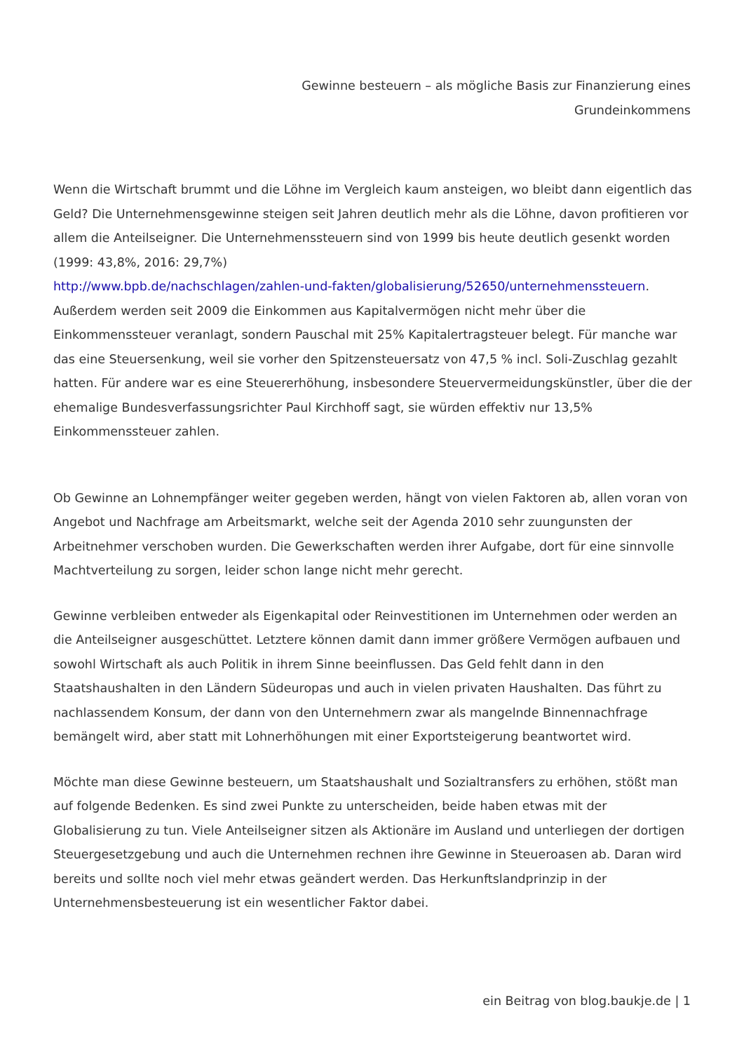Gewinne besteuern – als mögliche Basis zur Finanzierung eines Grundeinkommens
Wenn die Wirtschaft brummt und die Löhne im Vergleich kaum ansteigen, wo bleibt dann eigentlich das Geld? Die Unternehmensgewinne steigen seit Jahren deutlich mehr als die Löhne, davon profitieren vor allem die Anteilseigner. Die Unternehmenssteuern sind von 1999 bis heute deutlich gesenkt worden (1999: 43,8%, 2016: 29,7%)
http://www.bpb.de/nachschlagen/zahlen-und-fakten/globalisierung/52650/unternehmenssteuern. Außerdem werden seit 2009 die Einkommen aus Kapitalvermögen nicht mehr über die Einkommenssteuer veranlagt, sondern Pauschal mit 25% Kapitalertragsteuer belegt. Für manche war das eine Steuersenkung, weil sie vorher den Spitzensteuersatz von 47,5 % incl. Soli-Zuschlag gezahlt hatten. Für andere war es eine Steuererhöhung, insbesondere Steuervermeidungskünstler, über die der ehemalige Bundesverfassungsrichter Paul Kirchhoff sagt, sie würden effektiv nur 13,5% Einkommenssteuer zahlen.
Ob Gewinne an Lohnempfänger weiter gegeben werden, hängt von vielen Faktoren ab, allen voran von Angebot und Nachfrage am Arbeitsmarkt, welche seit der Agenda 2010 sehr zuungunsten der Arbeitnehmer verschoben wurden. Die Gewerkschaften werden ihrer Aufgabe, dort für eine sinnvolle Machtverteilung zu sorgen, leider schon lange nicht mehr gerecht.
Gewinne verbleiben entweder als Eigenkapital oder Reinvestitionen im Unternehmen oder werden an die Anteilseigner ausgeschüttet. Letztere können damit dann immer größere Vermögen aufbauen und sowohl Wirtschaft als auch Politik in ihrem Sinne beeinflussen. Das Geld fehlt dann in den Staatshaushalten in den Ländern Südeuropas und auch in vielen privaten Haushalten. Das führt zu nachlassendem Konsum, der dann von den Unternehmern zwar als mangelnde Binnennachfrage bemängelt wird, aber statt mit Lohnerhöhungen mit einer Exportsteigerung beantwortet wird.
Möchte man diese Gewinne besteuern, um Staatshaushalt und Sozialtransfers zu erhöhen, stößt man auf folgende Bedenken. Es sind zwei Punkte zu unterscheiden, beide haben etwas mit der Globalisierung zu tun. Viele Anteilseigner sitzen als Aktionäre im Ausland und unterliegen der dortigen Steuergesetzgebung und auch die Unternehmen rechnen ihre Gewinne in Steueroasen ab. Daran wird bereits und sollte noch viel mehr etwas geändert werden. Das Herkunftslandprinzip in der Unternehmensbesteuerung ist ein wesentlicher Faktor dabei.
ein Beitrag von blog.baukje.de | 1